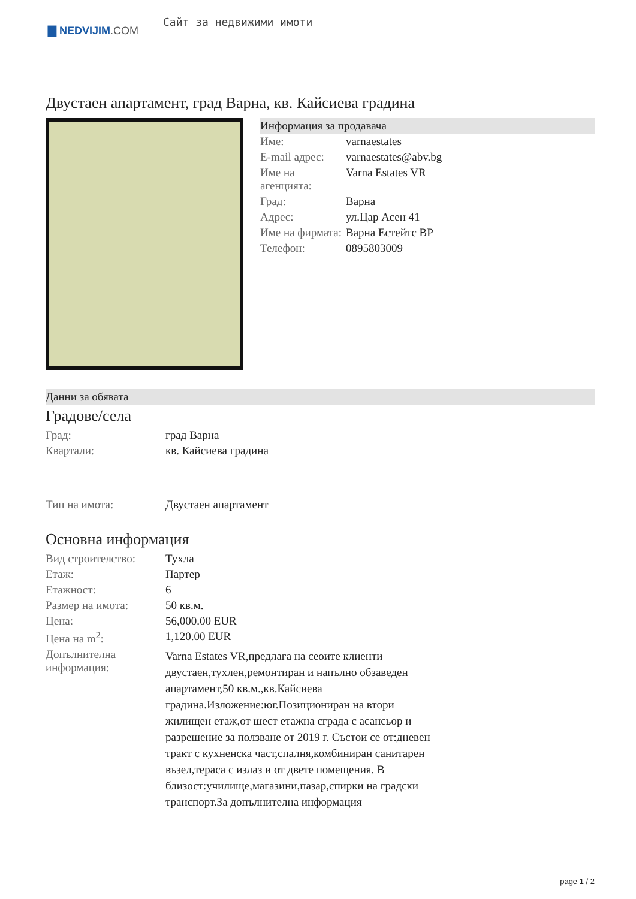▇ NEDVIJIM.COM
Сайт за недвижими имоти
Двустаен апартамент, град Варна, кв. Кайсиева градина
Информация за продавача
| Име: | varnaestates |
| E-mail адрес: | varnaestates@abv.bg |
| Име на агенцията: | Varna Estates VR |
| Град: | Варна |
| Адрес: | ул.Цар Асен 41 |
| Име на фирмата: | Варна Естейтс ВР |
| Телефон: | 0895803009 |
Данни за обявата
Градове/села
| Град: | град Варна |
| Квартали: | кв. Кайсиева градина |
| Тип на имота: | Двустаен апартамент |
Основна информация
| Вид строителство: | Тухла |
| Етаж: | Партер |
| Етажност: | 6 |
| Размер на имота: | 50 кв.м. |
| Цена: | 56,000.00 EUR |
| Цена на m<sup>2</sup>: | 1,120.00 EUR |
| Допълнителна информация: | Varna Estates VR,предлага на сеоите клиенти двустаен,тухлен,ремонтиран и напълно обзаведен апартамент,50 кв.м.,кв.Кайсиева градина.Изложение:юг.Позициониран на втори жилищен етаж,от шест етажна сграда с асансьор и разрешение за ползване от 2019 г. Състои се от:дневен тракт с кухненска част,спалня,комбиниран санитарен възел,тераса с излаз и от двете помещения. В близост:училище,магазини,пазар,спирки на градски транспорт.За допълнителна информация |
page 1 / 2